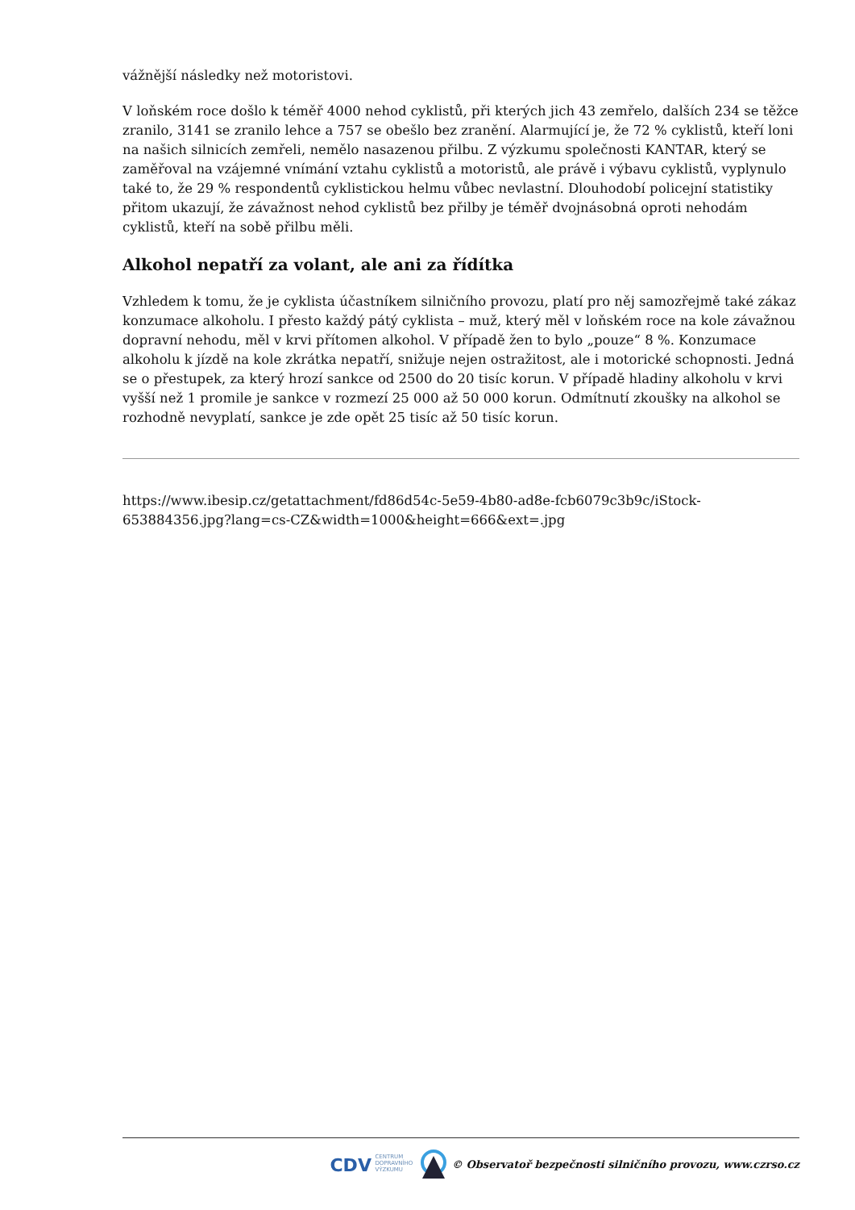vážnější následky než motoristovi.
V loňském roce došlo k téměř 4000 nehod cyklistů, při kterých jich 43 zemřelo, dalších 234 se těžce zranilo, 3141 se zranilo lehce a 757 se obešlo bez zranění. Alarmující je, že 72 % cyklistů, kteří loni na našich silnicích zemřeli, nemělo nasazenou přilbu. Z výzkumu společnosti KANTAR, který se zaměřoval na vzájemné vnímání vztahu cyklistů a motoristů, ale právě i výbavu cyklistů, vyplynulo také to, že 29 % respondentů cyklistickou helmu vůbec nevlastní. Dlouhodobí policejní statistiky přitom ukazují, že závažnost nehod cyklistů bez přilby je téměř dvojnásobná oproti nehodám cyklistů, kteří na sobě přilbu měli.
Alkohol nepatří za volant, ale ani za řídítka
Vzhledem k tomu, že je cyklista účastníkem silničního provozu, platí pro něj samozřejmě také zákaz konzumace alkoholu. I přesto každý pátý cyklista – muž, který měl v loňském roce na kole závažnou dopravní nehodu, měl v krvi přítomen alkohol. V případě žen to bylo „pouze“ 8 %. Konzumace alkoholu k jízdě na kole zkrátka nepatří, snižuje nejen ostražitost, ale i motorické schopnosti. Jedná se o přestupek, za který hrozí sankce od 2500 do 20 tisíc korun. V případě hladiny alkoholu v krvi vyšší než 1 promile je sankce v rozmezí 25 000 až 50 000 korun. Odmítnutí zkoušky na alkohol se rozhodně nevyplatí, sankce je zde opět 25 tisíc až 50 tisíc korun.
https://www.ibesip.cz/getattachment/fd86d54c-5e59-4b80-ad8e-fcb6079c3b9c/iStock-653884356.jpg?lang=cs-CZ&width=1000&height=666&ext=.jpg
CDV CENTRUM
DOPRAVNÍHO
VÝZKUMU © Observatoř bezpečnosti silničního provozu, www.czrso.cz